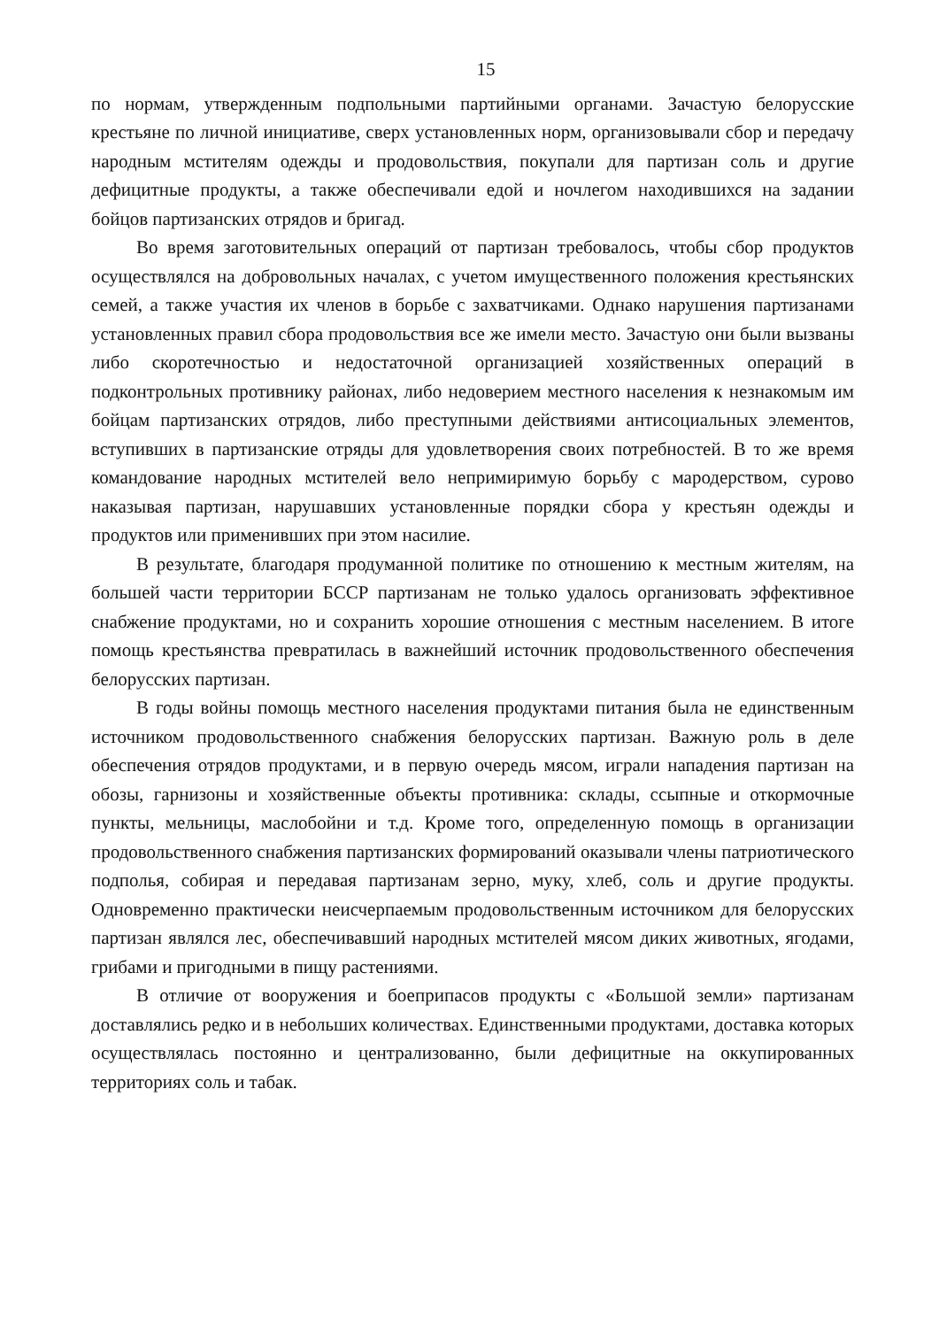15
по нормам, утвержденным подпольными партийными органами. Зачастую белорусские крестьяне по личной инициативе, сверх установленных норм, организовывали сбор и передачу народным мстителям одежды и продовольствия, покупали для партизан соль и другие дефицитные продукты, а также обеспечивали едой и ночлегом находившихся на задании бойцов партизанских отрядов и бригад.
Во время заготовительных операций от партизан требовалось, чтобы сбор продуктов осуществлялся на добровольных началах, с учетом имущественного положения крестьянских семей, а также участия их членов в борьбе с захватчиками. Однако нарушения партизанами установленных правил сбора продовольствия все же имели место. Зачастую они были вызваны либо скоротечностью и недостаточной организацией хозяйственных операций в подконтрольных противнику районах, либо недоверием местного населения к незнакомым им бойцам партизанских отрядов, либо преступными действиями антисоциальных элементов, вступивших в партизанские отряды для удовлетворения своих потребностей. В то же время командование народных мстителей вело непримиримую борьбу с мародерством, сурово наказывая партизан, нарушавших установленные порядки сбора у крестьян одежды и продуктов или применивших при этом насилие.
В результате, благодаря продуманной политике по отношению к местным жителям, на большей части территории БССР партизанам не только удалось организовать эффективное снабжение продуктами, но и сохранить хорошие отношения с местным населением. В итоге помощь крестьянства превратилась в важнейший источник продовольственного обеспечения белорусских партизан.
В годы войны помощь местного населения продуктами питания была не единственным источником продовольственного снабжения белорусских партизан. Важную роль в деле обеспечения отрядов продуктами, и в первую очередь мясом, играли нападения партизан на обозы, гарнизоны и хозяйственные объекты противника: склады, ссыпные и откормочные пункты, мельницы, маслобойни и т.д. Кроме того, определенную помощь в организации продовольственного снабжения партизанских формирований оказывали члены патриотического подполья, собирая и передавая партизанам зерно, муку, хлеб, соль и другие продукты. Одновременно практически неисчерпаемым продовольственным источником для белорусских партизан являлся лес, обеспечивавший народных мстителей мясом диких животных, ягодами, грибами и пригодными в пищу растениями.
В отличие от вооружения и боеприпасов продукты с «Большой земли» партизанам доставлялись редко и в небольших количествах. Единственными продуктами, доставка которых осуществлялась постоянно и централизованно, были дефицитные на оккупированных территориях соль и табак.